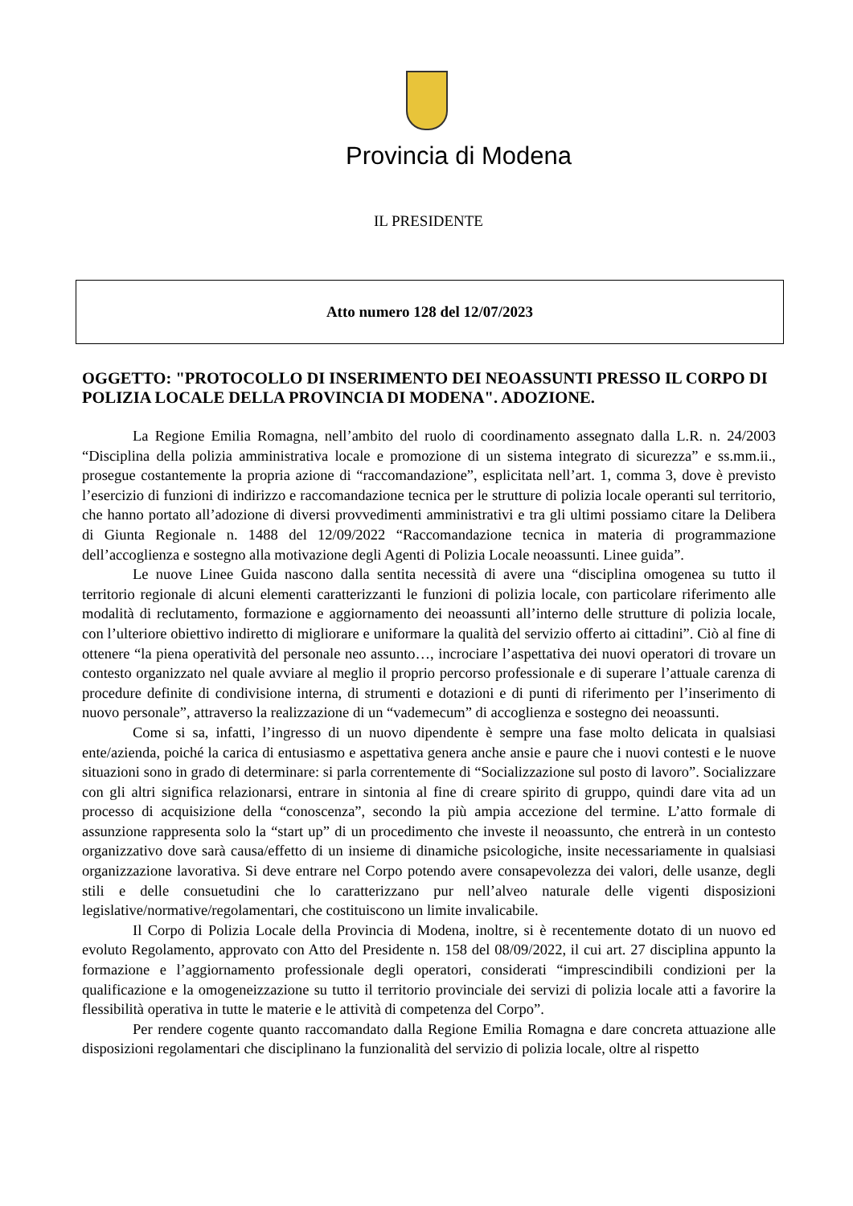Provincia di Modena
IL PRESIDENTE
Atto numero 128 del 12/07/2023
OGGETTO: "PROTOCOLLO DI INSERIMENTO DEI NEOASSUNTI PRESSO IL CORPO DI POLIZIA LOCALE DELLA PROVINCIA DI MODENA". ADOZIONE.
La Regione Emilia Romagna, nell’ambito del ruolo di coordinamento assegnato dalla L.R. n. 24/2003 “Disciplina della polizia amministrativa locale e promozione di un sistema integrato di sicurezza” e ss.mm.ii., prosegue costantemente la propria azione di “raccomandazione”, esplicitata nell’art. 1, comma 3, dove è previsto l’esercizio di funzioni di indirizzo e raccomandazione tecnica per le strutture di polizia locale operanti sul territorio, che hanno portato all’adozione di diversi provvedimenti amministrativi e tra gli ultimi possiamo citare la Delibera di Giunta Regionale n. 1488 del 12/09/2022 “Raccomandazione tecnica in materia di programmazione dell’accoglienza e sostegno alla motivazione degli Agenti di Polizia Locale neoassunti. Linee guida”.
Le nuove Linee Guida nascono dalla sentita necessità di avere una “disciplina omogenea su tutto il territorio regionale di alcuni elementi caratterizzanti le funzioni di polizia locale, con particolare riferimento alle modalità di reclutamento, formazione e aggiornamento dei neoassunti all’interno delle strutture di polizia locale, con l’ulteriore obiettivo indiretto di migliorare e uniformare la qualità del servizio offerto ai cittadini”. Ciò al fine di ottenere “la piena operatività del personale neo assunto…, incrociare l’aspettativa dei nuovi operatori di trovare un contesto organizzato nel quale avviare al meglio il proprio percorso professionale e di superare l’attuale carenza di procedure definite di condivisione interna, di strumenti e dotazioni e di punti di riferimento per l’inserimento di nuovo personale”, attraverso la realizzazione di un “vademecum” di accoglienza e sostegno dei neoassunti.
Come si sa, infatti, l’ingresso di un nuovo dipendente è sempre una fase molto delicata in qualsiasi ente/azienda, poiché la carica di entusiasmo e aspettativa genera anche ansie e paure che i nuovi contesti e le nuove situazioni sono in grado di determinare: si parla correntemente di “Socializzazione sul posto di lavoro”. Socializzare con gli altri significa relazionarsi, entrare in sintonia al fine di creare spirito di gruppo, quindi dare vita ad un processo di acquisizione della “conoscenza”, secondo la più ampia accezione del termine. L’atto formale di assunzione rappresenta solo la “start up” di un procedimento che investe il neoassunto, che entrerà in un contesto organizzativo dove sarà causa/effetto di un insieme di dinamiche psicologiche, insite necessariamente in qualsiasi organizzazione lavorativa. Si deve entrare nel Corpo potendo avere consapevolezza dei valori, delle usanze, degli stili e delle consuetudini che lo caratterizzano pur nell’alveo naturale delle vigenti disposizioni legislative/normative/regolamentari, che costituiscono un limite invalicabile.
Il Corpo di Polizia Locale della Provincia di Modena, inoltre, si è recentemente dotato di un nuovo ed evoluto Regolamento, approvato con Atto del Presidente n. 158 del 08/09/2022, il cui art. 27 disciplina appunto la formazione e l’aggiornamento professionale degli operatori, considerati “imprescindibili condizioni per la qualificazione e la omogeneizzazione su tutto il territorio provinciale dei servizi di polizia locale atti a favorire la flessibilità operativa in tutte le materie e le attività di competenza del Corpo”.
Per rendere cogente quanto raccomandato dalla Regione Emilia Romagna e dare concreta attuazione alle disposizioni regolamentari che disciplinano la funzionalità del servizio di polizia locale, oltre al rispetto